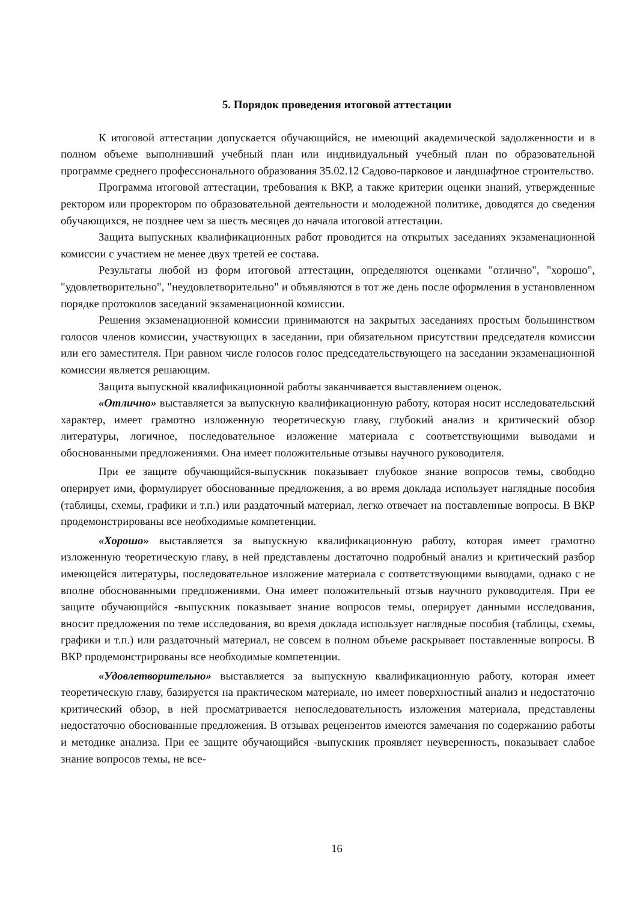5. Порядок проведения итоговой аттестации
К итоговой аттестации допускается обучающийся, не имеющий академической задолженности и в полном объеме выполнивший учебный план или индивидуальный учебный план по образовательной программе среднего профессионального образования 35.02.12 Садово-парковое и ландшафтное строительство.
Программа итоговой аттестации, требования к ВКР, а также критерии оценки знаний, утвержденные ректором или проректором по образовательной деятельности и молодежной политике, доводятся до сведения обучающихся, не позднее чем за шесть месяцев до начала итоговой аттестации.
Защита выпускных квалификационных работ проводится на открытых заседаниях экзаменационной комиссии с участием не менее двух третей ее состава.
Результаты любой из форм итоговой аттестации, определяются оценками "отлично", "хорошо", "удовлетворительно", "неудовлетворительно" и объявляются в тот же день после оформления в установленном порядке протоколов заседаний экзаменационной комиссии.
Решения экзаменационной комиссии принимаются на закрытых заседаниях простым большинством голосов членов комиссии, участвующих в заседании, при обязательном присутствии председателя комиссии или его заместителя. При равном числе голосов голос председательствующего на заседании экзаменационной комиссии является решающим.
Защита выпускной квалификационной работы заканчивается выставлением оценок.
«Отлично» выставляется за выпускную квалификационную работу, которая носит исследовательский характер, имеет грамотно изложенную теоретическую главу, глубокий анализ и критический обзор литературы, логичное, последовательное изложение материала с соответствующими выводами и обоснованными предложениями. Она имеет положительные отзывы научного руководителя.
При ее защите обучающийся-выпускник показывает глубокое знание вопросов темы, свободно оперирует ими, формулирует обоснованные предложения, а во время доклада использует наглядные пособия (таблицы, схемы, графики и т.п.) или раздаточный материал, легко отвечает на поставленные вопросы. В ВКР продемонстрированы все необходимые компетенции.
«Хорошо» выставляется за выпускную квалификационную работу, которая имеет грамотно изложенную теоретическую главу, в ней представлены достаточно подробный анализ и критический разбор имеющейся литературы, последовательное изложение материала с соответствующими выводами, однако с не вполне обоснованными предложениями. Она имеет положительный отзыв научного руководителя. При ее защите обучающийся -выпускник показывает знание вопросов темы, оперирует данными исследования, вносит предложения по теме исследования, во время доклада использует наглядные пособия (таблицы, схемы, графики и т.п.) или раздаточный материал, не совсем в полном объеме раскрывает поставленные вопросы. В ВКР продемонстрированы все необходимые компетенции.
«Удовлетворительно» выставляется за выпускную квалификационную работу, которая имеет теоретическую главу, базируется на практическом материале, но имеет поверхностный анализ и недостаточно критический обзор, в ней просматривается непоследовательность изложения материала, представлены недостаточно обоснованные предложения. В отзывах рецензентов имеются замечания по содержанию работы и методике анализа. При ее защите обучающийся -выпускник проявляет неуверенность, показывает слабое знание вопросов темы, не все-
16